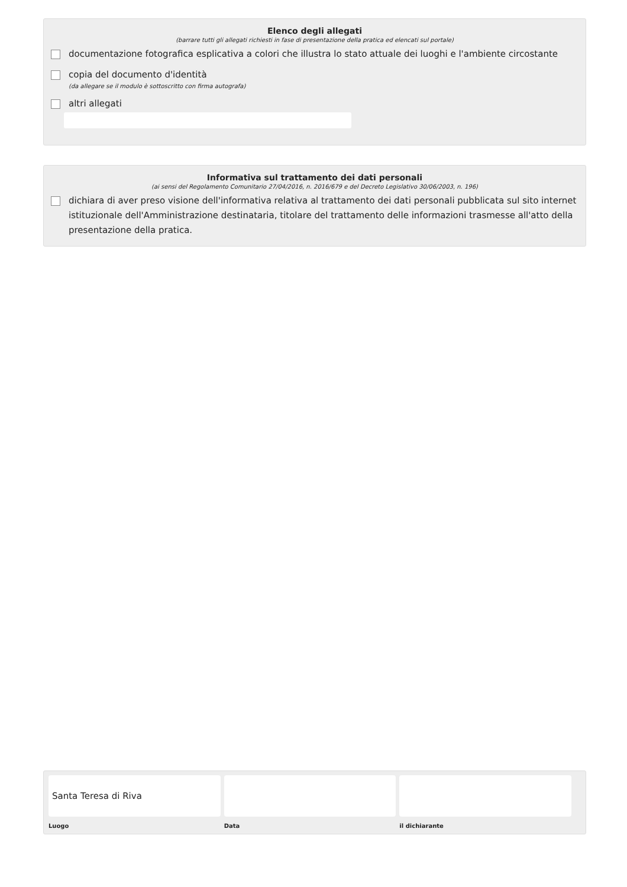Elenco degli allegati
(barrare tutti gli allegati richiesti in fase di presentazione della pratica ed elencati sul portale)
documentazione fotografica esplicativa a colori che illustra lo stato attuale dei luoghi e l'ambiente circostante
copia del documento d'identità
(da allegare se il modulo è sottoscritto con firma autografa)
altri allegati
Informativa sul trattamento dei dati personali
(ai sensi del Regolamento Comunitario 27/04/2016, n. 2016/679 e del Decreto Legislativo 30/06/2003, n. 196)
dichiara di aver preso visione dell'informativa relativa al trattamento dei dati personali pubblicata sul sito internet istituzionale dell'Amministrazione destinataria, titolare del trattamento delle informazioni trasmesse all'atto della presentazione della pratica.
Santa Teresa di Riva
Luogo
Data il dichiarante